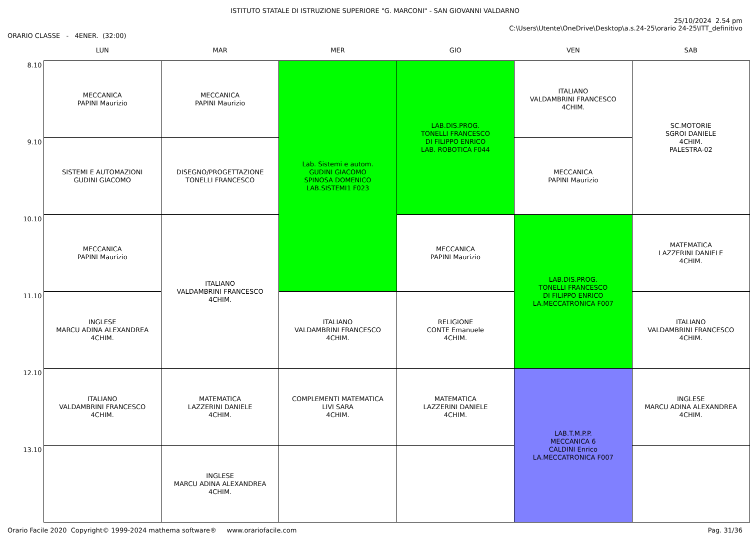ISTITUTO STATALE DI ISTRUZIONE SUPERIORE "G. MARCONI" - SAN GIOVANNI VALDARNO
ORARIO CLASSE - 4ENER. (32:00)
25/10/2024 2.54 pm
C:\Users\Utente\OneDrive\Desktop\a.s.24-25\orario 24-25\ITT_definitivo
| | LUN | MAR | MER | GIO | VEN | SAB |
| --- | --- | --- | --- | --- | --- | --- |
| 8.10 | MECCANICA PAPINI Maurizio | MECCANICA PAPINI Maurizio | Lab. Sistemi e autom. GUDINI GIACOMO SPINOSA DOMENICO LAB.SISTEMI1 F023 | LAB.DIS.PROG. TONELLI FRANCESCO DI FILIPPO ENRICO LAB. ROBOTICA F044 | ITALIANO VALDAMBRINI FRANCESCO 4CHIM. | SC.MOTORIE SGROI DANIELE 4CHIM. PALESTRA-02 |
| 9.10 | SISTEMI E AUTOMAZIONI GUDINI GIACOMO | DISEGNO/PROGETTAZIONE TONELLI FRANCESCO | | | MECCANICA PAPINI Maurizio | |
| 10.10 | MECCANICA PAPINI Maurizio | ITALIANO VALDAMBRINI FRANCESCO 4CHIM. | | MECCANICA PAPINI Maurizio | LAB.DIS.PROG. TONELLI FRANCESCO DI FILIPPO ENRICO LA.MECCATRONICA F007 | MATEMATICA LAZZERINI DANIELE 4CHIM. |
| 11.10 | INGLESE MARCU ADINA ALEXANDREA 4CHIM. | | ITALIANO VALDAMBRINI FRANCESCO 4CHIM. | RELIGIONE CONTE Emanuele 4CHIM. | | ITALIANO VALDAMBRINI FRANCESCO 4CHIM. |
| 12.10 | ITALIANO VALDAMBRINI FRANCESCO 4CHIM. | MATEMATICA LAZZERINI DANIELE 4CHIM. | COMPLEMENTI MATEMATICA LIVI SARA 4CHIM. | MATEMATICA LAZZERINI DANIELE 4CHIM. | LAB.T.M.P.P. MECCANICA 6 CALDINI Enrico LA.MECCATRONICA F007 | INGLESE MARCU ADINA ALEXANDREA 4CHIM. |
| 13.10 | | INGLESE MARCU ADINA ALEXANDREA 4CHIM. | | | | |
Orario Facile 2020 Copyright© 1999-2024 mathema software® www.orariofacile.com
Pag. 31/36